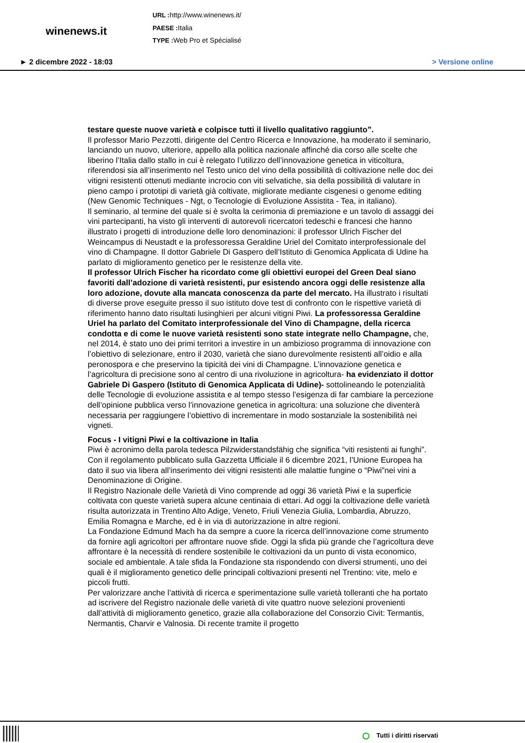winenews.it
URL : http://www.winenews.it/
PAESE : Italia
TYPE : Web Pro et Spécialisé
► 2 dicembre 2022 - 18:03 > Versione online
testare queste nuove varietà e colpisce tutti il livello qualitativo raggiunto”.
Il professor Mario Pezzotti, dirigente del Centro Ricerca e Innovazione, ha moderato il seminario, lanciando un nuovo, ulteriore, appello alla politica nazionale affinché dia corso alle scelte che liberino l’Italia dallo stallo in cui è relegato l’utilizzo dell’innovazione genetica in viticoltura, riferendosi sia all’inserimento nel Testo unico del vino della possibilità di coltivazione nelle doc dei vitigni resistenti ottenuti mediante incrocio con viti selvatiche, sia della possibilità di valutare in pieno campo i prototipi di varietà già coltivate, migliorate mediante cisgenesi o genome editing (New Genomic Techniques - Ngt, o Tecnologie di Evoluzione Assistita - Tea, in italiano).
Il seminario, al termine del quale si è svolta la cerimonia di premiazione e un tavolo di assaggi dei vini partecipanti, ha visto gli interventi di autorevoli ricercatori tedeschi e francesi che hanno illustrato i progetti di introduzione delle loro denominazioni: il professor Ulrich Fischer del Weincampus di Neustadt e la professoressa Geraldine Uriel del Comitato interprofessionale del vino di Champagne. Il dottor Gabriele Di Gaspero dell’Istituto di Genomica Applicata di Udine ha parlato di miglioramento genetico per le resistenze della vite.
Il professor Ulrich Fischer ha ricordato come gli obiettivi europei del Green Deal siano favoriti dall’adozione di varietà resistenti, pur esistendo ancora oggi delle resistenze alla loro adozione, dovute alla mancata conoscenza da parte del mercato. Ha illustrato i risultati di diverse prove eseguite presso il suo istituto dove test di confronto con le rispettive varietà di riferimento hanno dato risultati lusinghieri per alcuni vitigni Piwi. La professoressa Geraldine Uriel ha parlato del Comitato interprofessionale del Vino di Champagne, della ricerca condotta e di come le nuove varietà resistenti sono state integrate nello Champagne, che, nel 2014, è stato uno dei primi territori a investire in un ambizioso programma di innovazione con l’obiettivo di selezionare, entro il 2030, varietà che siano durevolmente resistenti all’oidio e alla peronospora e che preservino la tipicità dei vini di Champagne. L’innovazione genetica e l’agricoltura di precisione sono al centro di una rivoluzione in agricoltura- ha evidenziato il dottor Gabriele Di Gaspero (Istituto di Genomica Applicata di Udine)- sottolineando le potenzialità delle Tecnologie di evoluzione assistita e al tempo stesso l’esigenza di far cambiare la percezione dell’opinione pubblica verso l’innovazione genetica in agricoltura: una soluzione che diventerà necessaria per raggiungere l’obiettivo di incrementare in modo sostanziale la sostenibilità nei vigneti.
Focus - I vitigni Piwi e la coltivazione in Italia
Piwi è acronimo della parola tedesca Pilzwiderstandsfähig che significa “viti resistenti ai funghi”. Con il regolamento pubblicato sulla Gazzetta Ufficiale il 6 dicembre 2021, l’Unione Europea ha dato il suo via libera all’inserimento dei vitigni resistenti alle malattie fungine o “Piwi”nei vini a Denominazione di Origine.
Il Registro Nazionale delle Varietà di Vino comprende ad oggi 36 varietà Piwi e la superficie coltivata con queste varietà supera alcune centinaia di ettari. Ad oggi la coltivazione delle varietà risulta autorizzata in Trentino Alto Adige, Veneto, Friuli Venezia Giulia, Lombardia, Abruzzo, Emilia Romagna e Marche, ed è in via di autorizzazione in altre regioni.
La Fondazione Edmund Mach ha da sempre a cuore la ricerca dell’innovazione come strumento da fornire agli agricoltori per affrontare nuove sfide. Oggi la sfida più grande che l’agricoltura deve affrontare è la necessità di rendere sostenibile le coltivazioni da un punto di vista economico, sociale ed ambientale. A tale sfida la Fondazione sta rispondendo con diversi strumenti, uno dei quali è il miglioramento genetico delle principali coltivazioni presenti nel Trentino: vite, melo e piccoli frutti.
Per valorizzare anche l’attività di ricerca e sperimentazione sulle varietà tolleranti che ha portato ad iscrivere del Registro nazionale delle varietà di vite quattro nuove selezioni provenienti dall’attività di miglioramento genetico, grazie alla collaborazione del Consorzio Civit: Termantis, Nermantis, Charvir e Valnosia. Di recente tramite il progetto
Tutti i diritti riservati